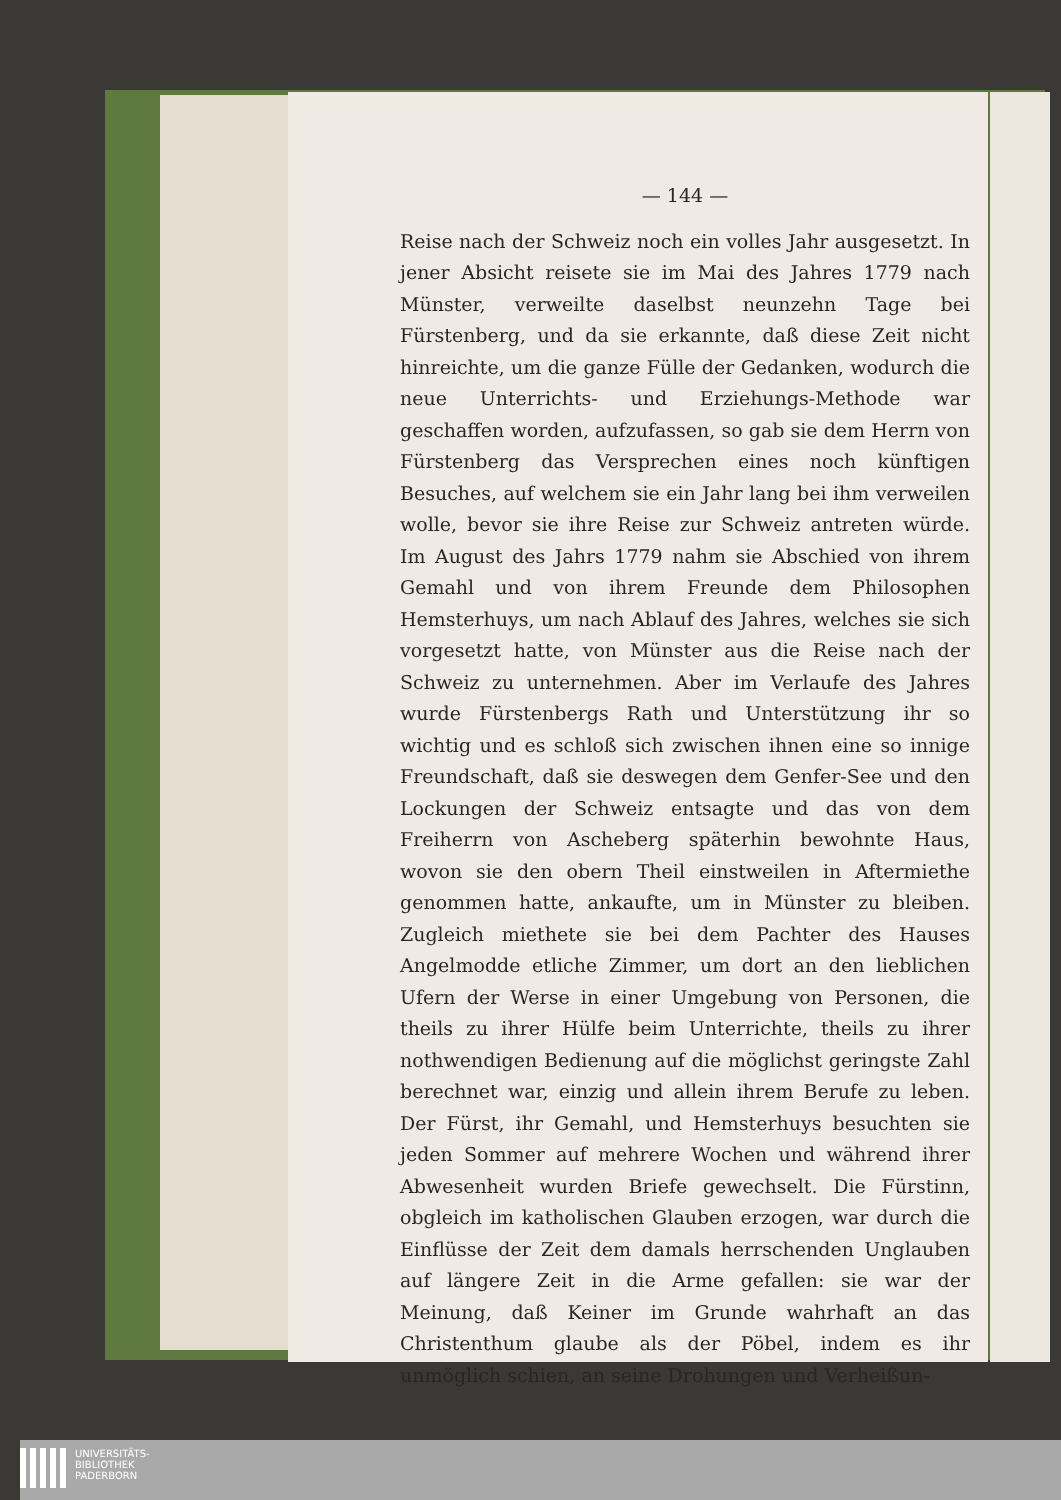— 144 —
Reise nach der Schweiz noch ein volles Jahr ausgesetzt. In jener Absicht reisete sie im Mai des Jahres 1779 nach Münster, verweilte daselbst neunzehn Tage bei Fürstenberg, und da sie erkannte, daß diese Zeit nicht hinreichte, um die ganze Fülle der Gedanken, wodurch die neue Unterrichts- und Erziehungs-Methode war geschaffen worden, aufzufassen, so gab sie dem Herrn von Fürstenberg das Versprechen eines noch künftigen Besuches, auf welchem sie ein Jahr lang bei ihm verweilen wolle, bevor sie ihre Reise zur Schweiz antreten würde. Im August des Jahrs 1779 nahm sie Abschied von ihrem Gemahl und von ihrem Freunde dem Philosophen Hemsterhuys, um nach Ablauf des Jahres, welches sie sich vorgesetzt hatte, von Münster aus die Reise nach der Schweiz zu unternehmen. Aber im Verlaufe des Jahres wurde Fürstenbergs Rath und Unterstützung ihr so wichtig und es schloß sich zwischen ihnen eine so innige Freundschaft, daß sie deswegen dem Genfer-See und den Lockungen der Schweiz entsagte und das von dem Freiherrn von Ascheberg späterhin bewohnte Haus, wovon sie den obern Theil einstweilen in Aftermiethe genommen hatte, ankaufte, um in Münster zu bleiben. Zugleich miethete sie bei dem Pachter des Hauses Angelmodde etliche Zimmer, um dort an den lieblichen Ufern der Werse in einer Umgebung von Personen, die theils zu ihrer Hülfe beim Unterrichte, theils zu ihrer nothwendigen Bedienung auf die möglichst geringste Zahl berechnet war, einzig und allein ihrem Berufe zu leben. Der Fürst, ihr Gemahl, und Hemsterhuys besuchten sie jeden Sommer auf mehrere Wochen und während ihrer Abwesenheit wurden Briefe gewechselt. Die Fürstinn, obgleich im katholischen Glauben erzogen, war durch die Einflüsse der Zeit dem damals herrschenden Unglauben auf längere Zeit in die Arme gefallen: sie war der Meinung, daß Keiner im Grunde wahrhaft an das Christenthum glaube als der Pöbel, indem es ihr unmöglich schien, an seine Drohungen und Verheißun-
UNIVERSITÄTS-
BIBLIOTHEK
PADERBORN